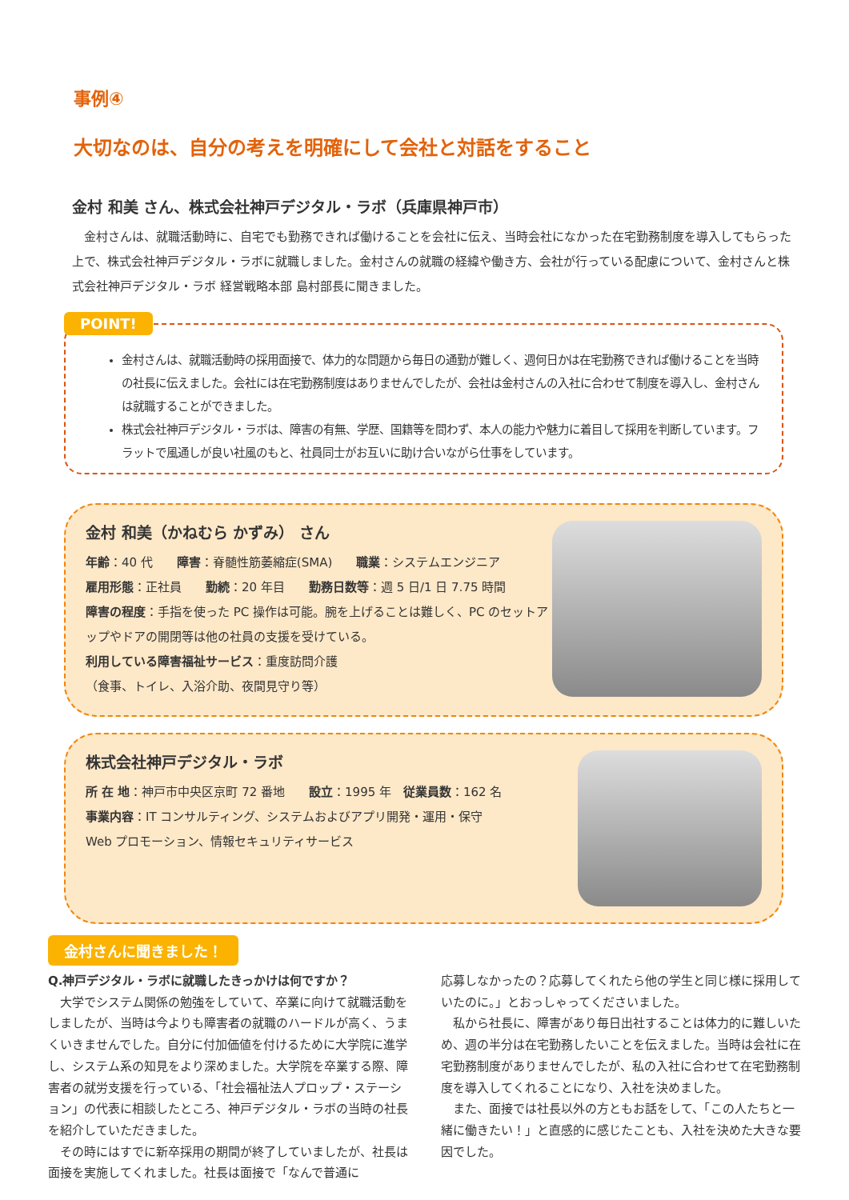事例④
大切なのは、自分の考えを明確にして会社と対話をすること
金村 和美 さん、株式会社神戸デジタル・ラボ（兵庫県神戸市）
　金村さんは、就職活動時に、自宅でも勤務できれば働けることを会社に伝え、当時会社になかった在宅勤務制度を導入してもらった上で、株式会社神戸デジタル・ラボに就職しました。金村さんの就職の経緯や働き方、会社が行っている配慮について、金村さんと株式会社神戸デジタル・ラボ 経営戦略本部 島村部長に聞きました。
POINT!
金村さんは、就職活動時の採用面接で、体力的な問題から毎日の通勤が難しく、週何日かは在宅勤務できれば働けることを当時の社長に伝えました。会社には在宅勤務制度はありませんでしたが、会社は金村さんの入社に合わせて制度を導入し、金村さんは就職することができました。
株式会社神戸デジタル・ラボは、障害の有無、学歴、国籍等を問わず、本人の能力や魅力に着目して採用を判断しています。フラットで風通しが良い社風のもと、社員同士がお互いに助け合いながら仕事をしています。
金村 和美（かねむら かずみ） さん
年齢：40 代　　障害：脊髄性筋萎縮症(SMA)　　職業：システムエンジニア
雇用形態：正社員　　勤続：20 年目　　勤務日数等：週 5 日/1 日 7.75 時間
障害の程度：手指を使った PC 操作は可能。腕を上げることは難しく、PC のセットアップやドアの開閉等は他の社員の支援を受けている。
利用している障害福祉サービス：重度訪問介護
（食事、トイレ、入浴介助、夜間見守り等）
株式会社神戸デジタル・ラボ
所 在 地：神戸市中央区京町 72 番地　　設立：1995 年　従業員数：162 名
事業内容：IT コンサルティング、システムおよびアプリ開発・運用・保守
Web プロモーション、情報セキュリティサービス
金村さんに聞きました！
Q.神戸デジタル・ラボに就職したきっかけは何ですか？
　大学でシステム関係の勉強をしていて、卒業に向けて就職活動をしましたが、当時は今よりも障害者の就職のハードルが高く、うまくいきませんでした。自分に付加価値を付けるために大学院に進学し、システム系の知見をより深めました。大学院を卒業する際、障害者の就労支援を行っている、「社会福祉法人プロップ・ステーション」の代表に相談したところ、神戸デジタル・ラボの当時の社長を紹介していただきました。
　その時にはすでに新卒採用の期間が終了していましたが、社長は面接を実施してくれました。社長は面接で「なんで普通に
応募しなかったの？応募してくれたら他の学生と同じ様に採用していたのに。」とおっしゃってくださいました。
　私から社長に、障害があり毎日出社することは体力的に難しいため、週の半分は在宅勤務したいことを伝えました。当時は会社に在宅勤務制度がありませんでしたが、私の入社に合わせて在宅勤務制度を導入してくれることになり、入社を決めました。
　また、面接では社長以外の方ともお話をして、「この人たちと一緒に働きたい！」と直感的に感じたことも、入社を決めた大きな要因でした。